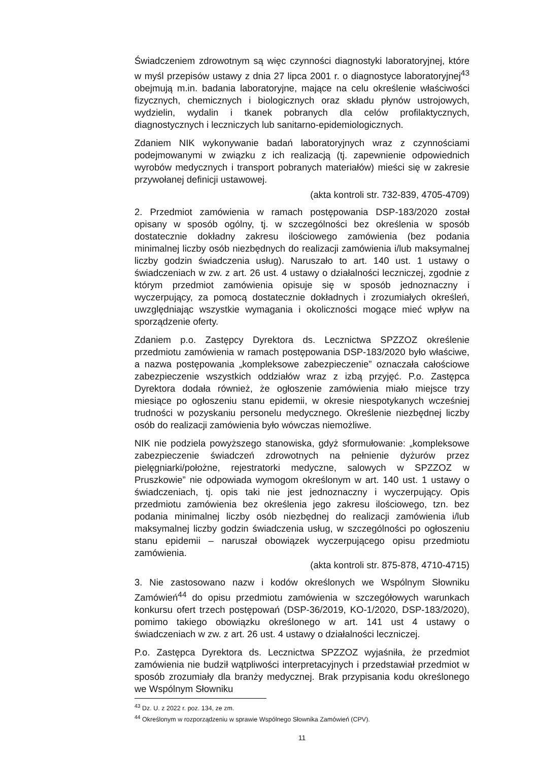Świadczeniem zdrowotnym są więc czynności diagnostyki laboratoryjnej, które w myśl przepisów ustawy z dnia 27 lipca 2001 r. o diagnostyce laboratoryjnej<sup>43</sup> obejmują m.in. badania laboratoryjne, mające na celu określenie właściwości fizycznych, chemicznych i biologicznych oraz składu płynów ustrojowych, wydzielin, wydalin i tkanek pobranych dla celów profilaktycznych, diagnostycznych i leczniczych lub sanitarno-epidemiologicznych.
Zdaniem NIK wykonywanie badań laboratoryjnych wraz z czynnościami podejmowanymi w związku z ich realizacją (tj. zapewnienie odpowiednich wyrobów medycznych i transport pobranych materiałów) mieści się w zakresie przywołanej definicji ustawowej.
(akta kontroli str. 732-839, 4705-4709)
2. Przedmiot zamówienia w ramach postępowania DSP-183/2020 został opisany w sposób ogólny, tj. w szczególności bez określenia w sposób dostatecznie dokładny zakresu ilościowego zamówienia (bez podania minimalnej liczby osób niezbędnych do realizacji zamówienia i/lub maksymalnej liczby godzin świadczenia usług). Naruszało to art. 140 ust. 1 ustawy o świadczeniach w zw. z art. 26 ust. 4 ustawy o działalności leczniczej, zgodnie z którym przedmiot zamówienia opisuje się w sposób jednoznaczny i wyczerpujący, za pomocą dostatecznie dokładnych i zrozumiałych określeń, uwzględniając wszystkie wymagania i okoliczności mogące mieć wpływ na sporządzenie oferty.
Zdaniem p.o. Zastępcy Dyrektora ds. Lecznictwa SPZZOZ określenie przedmiotu zamówienia w ramach postępowania DSP-183/2020 było właściwe, a nazwa postępowania „kompleksowe zabezpieczenie” oznaczała całościowe zabezpieczenie wszystkich oddziałów wraz z izbą przyjęć. P.o. Zastępca Dyrektora dodała również, że ogłoszenie zamówienia miało miejsce trzy miesiące po ogłoszeniu stanu epidemii, w okresie niespotykanych wcześniej trudności w pozyskaniu personelu medycznego. Określenie niezbędnej liczby osób do realizacji zamówienia było wówczas niemożliwe.
NIK nie podziela powyższego stanowiska, gdyż sformułowanie: „kompleksowe zabezpieczenie świadczeń zdrowotnych na pełnienie dyżurów przez pielęgniarki/położne, rejestratorki medyczne, salowych w SPZZOZ w Pruszkowie” nie odpowiada wymogom określonym w art. 140 ust. 1 ustawy o świadczeniach, tj. opis taki nie jest jednoznaczny i wyczerpujący. Opis przedmiotu zamówienia bez określenia jego zakresu ilościowego, tzn. bez podania minimalnej liczby osób niezbędnej do realizacji zamówienia i/lub maksymalnej liczby godzin świadczenia usług, w szczególności po ogłoszeniu stanu epidemii – naruszał obowiązek wyczerpującego opisu przedmiotu zamówienia.
(akta kontroli str. 875-878, 4710-4715)
3. Nie zastosowano nazw i kodów określonych we Wspólnym Słowniku Zamówień<sup>44</sup> do opisu przedmiotu zamówienia w szczegółowych warunkach konkursu ofert trzech postępowań (DSP-36/2019, KO-1/2020, DSP-183/2020), pomimo takiego obowiązku określonego w art. 141 ust 4 ustawy o świadczeniach w zw. z art. 26 ust. 4 ustawy o działalności leczniczej.
P.o. Zastępca Dyrektora ds. Lecznictwa SPZZOZ wyjaśniła, że przedmiot zamówienia nie budził wątpliwości interpretacyjnych i przedstawiał przedmiot w sposób zrozumiały dla branży medycznej. Brak przypisania kodu określonego we Wspólnym Słowniku
<sup>43</sup> Dz. U. z 2022 r. poz. 134, ze zm.
<sup>44</sup> Określonym w rozporządzeniu w sprawie Wspólnego Słownika Zamówień (CPV).
11